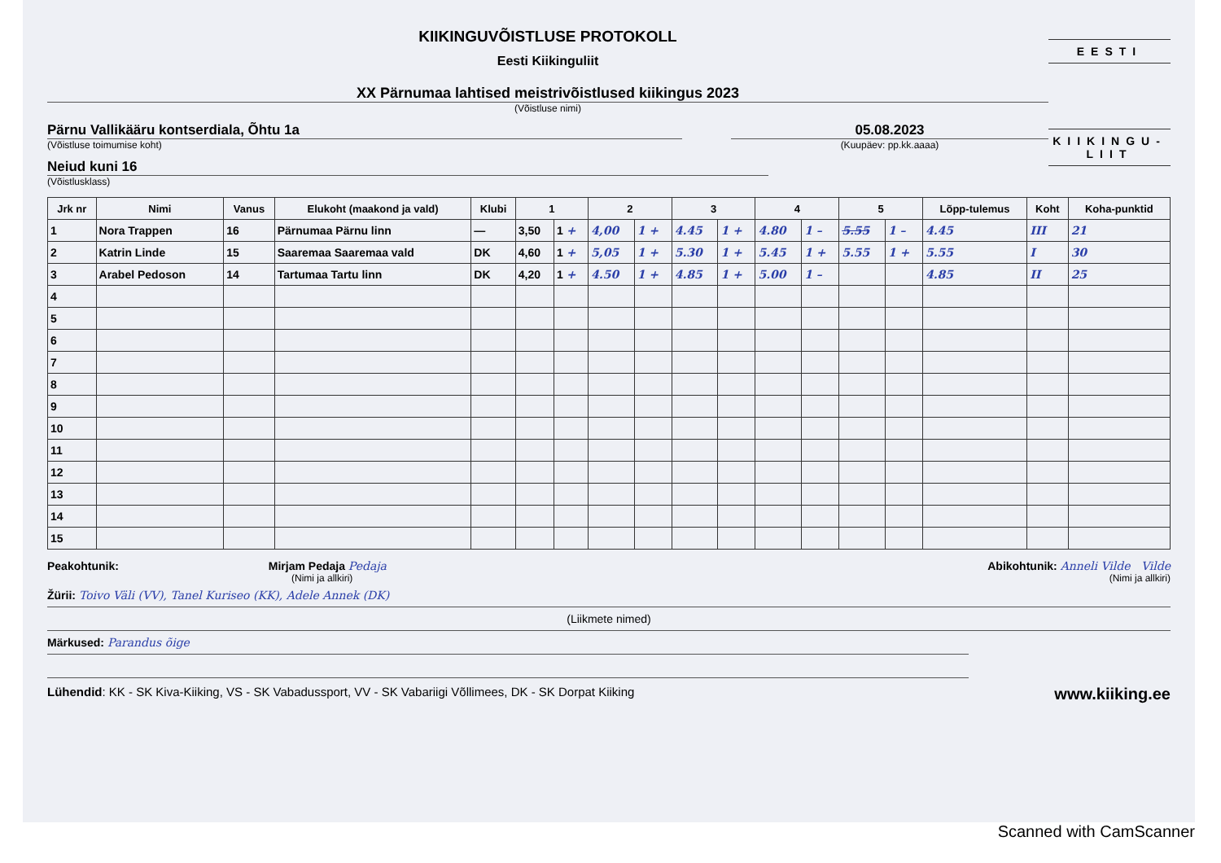KIIKINGUVÕISTLUSE PROTOKOLL
Eesti Kiikinguliit
XX Pärnumaa lahtised meistrivõistlused kiikingus 2023
(Võistluse nimi)
Pärnu Vallikääru kontserdiala, Õhtu 1a
(Võistluse toimumise koht)
05.08.2023
(Kuupäev: pp.kk.aaaa)
Neiud kuni 16
(Võistlusklass)
EESTI
KIIKINGU-LIIT
| Jrk nr | Nimi | Vanus | Elukoht (maakond ja vald) | Klubi | 1 | | 2 | | 3 | | 4 | | 5 | | Lõpp-tulemus | Koht | Koha-punktid |
| --- | --- | --- | --- | --- | --- | --- | --- | --- | --- | --- | --- | --- | --- | --- | --- | --- | --- |
| 1 | Nora Trappen | 16 | Pärnumaa Pärnu linn | — | 3,50 | 1 + | 4,00 | 1 + | 4.45 | 1 + | 4.80 | 1 – | 5.55 | 1 – | 4.45 | III | 21 |
| 2 | Katrin Linde | 15 | Saaremaa Saaremaa vald | DK | 4,60 | 1 + | 5,05 | 1 + | 5.30 | 1 + | 5.45 | 1 + | 5.55 | 1 + | 5.55 | I | 30 |
| 3 | Arabel Pedoson | 14 | Tartumaa Tartu linn | DK | 4,20 | 1 + | 4.50 | 1 + | 4.85 | 1 + | 5.00 | 1 – | | | 4.85 | II | 25 |
| 4 | | | | | | | | | | | | | | | | | |
| 5 | | | | | | | | | | | | | | | | | |
| 6 | | | | | | | | | | | | | | | | | |
| 7 | | | | | | | | | | | | | | | | | |
| 8 | | | | | | | | | | | | | | | | | |
| 9 | | | | | | | | | | | | | | | | | |
| 10 | | | | | | | | | | | | | | | | | |
| 11 | | | | | | | | | | | | | | | | | |
| 12 | | | | | | | | | | | | | | | | | |
| 13 | | | | | | | | | | | | | | | | | |
| 14 | | | | | | | | | | | | | | | | | |
| 15 | | | | | | | | | | | | | | | | | |
Peakohtunik: Mirjam Pedaja Pedaja
(Nimi ja allkiri)
Abikohtunik: Anneli Vilde Vilde
(Nimi ja allkiri)
Žürii: Toivo Väli (VV), Tanel Kuriseo (KK), Adele Annek (DK)
(Liikmete nimed)
Märkused: Parandus õige
Lühendid: KK - SK Kiva-Kiiking, VS - SK Vabadussport, VV - SK Vabariigi Võllimees, DK - SK Dorpat Kiiking
www.kiiking.ee
Scanned with CamScanner